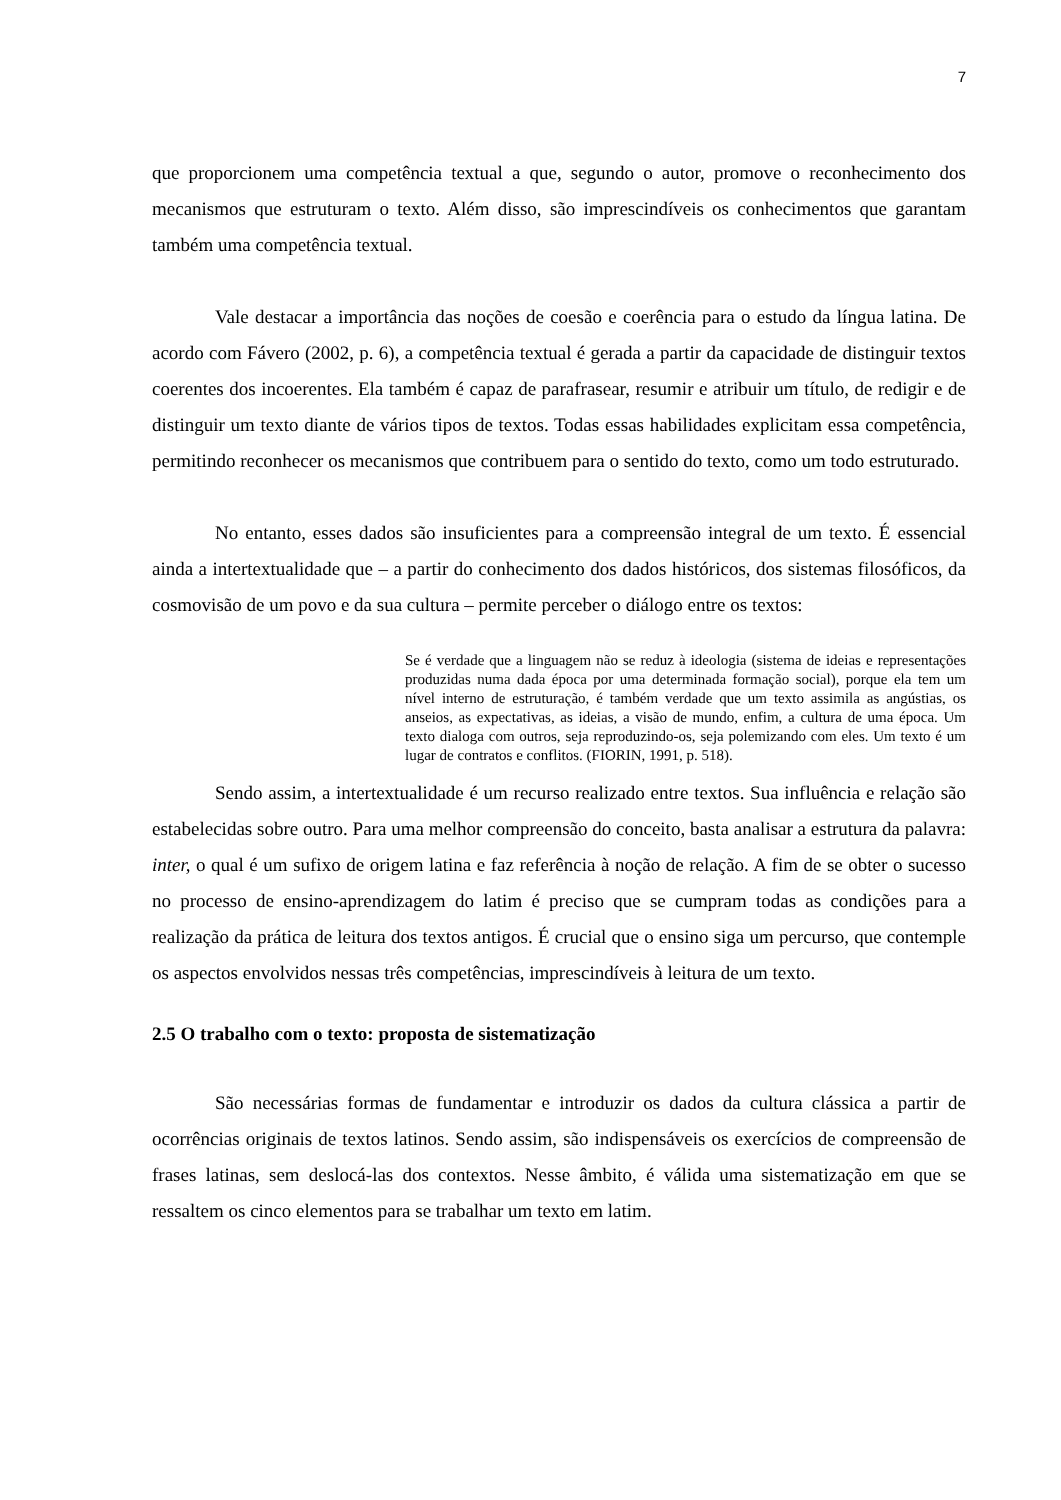7
que proporcionem uma competência textual a que, segundo o autor, promove o reconhecimento dos mecanismos que estruturam o texto. Além disso, são imprescindíveis os conhecimentos que garantam também uma competência textual.
Vale destacar a importância das noções de coesão e coerência para o estudo da língua latina. De acordo com Fávero (2002, p. 6), a competência textual é gerada a partir da capacidade de distinguir textos coerentes dos incoerentes. Ela também é capaz de parafrasear, resumir e atribuir um título, de redigir e de distinguir um texto diante de vários tipos de textos. Todas essas habilidades explicitam essa competência, permitindo reconhecer os mecanismos que contribuem para o sentido do texto, como um todo estruturado.
No entanto, esses dados são insuficientes para a compreensão integral de um texto. É essencial ainda a intertextualidade que – a partir do conhecimento dos dados históricos, dos sistemas filosóficos, da cosmovisão de um povo e da sua cultura – permite perceber o diálogo entre os textos:
Se é verdade que a linguagem não se reduz à ideologia (sistema de ideias e representações produzidas numa dada época por uma determinada formação social), porque ela tem um nível interno de estruturação, é também verdade que um texto assimila as angústias, os anseios, as expectativas, as ideias, a visão de mundo, enfim, a cultura de uma época. Um texto dialoga com outros, seja reproduzindo-os, seja polemizando com eles. Um texto é um lugar de contratos e conflitos. (FIORIN, 1991, p. 518).
Sendo assim, a intertextualidade é um recurso realizado entre textos. Sua influência e relação são estabelecidas sobre outro. Para uma melhor compreensão do conceito, basta analisar a estrutura da palavra: inter, o qual é um sufixo de origem latina e faz referência à noção de relação. A fim de se obter o sucesso no processo de ensino-aprendizagem do latim é preciso que se cumpram todas as condições para a realização da prática de leitura dos textos antigos. É crucial que o ensino siga um percurso, que contemple os aspectos envolvidos nessas três competências, imprescindíveis à leitura de um texto.
2.5 O trabalho com o texto: proposta de sistematização
São necessárias formas de fundamentar e introduzir os dados da cultura clássica a partir de ocorrências originais de textos latinos. Sendo assim, são indispensáveis os exercícios de compreensão de frases latinas, sem deslocá-las dos contextos. Nesse âmbito, é válida uma sistematização em que se ressaltem os cinco elementos para se trabalhar um texto em latim.